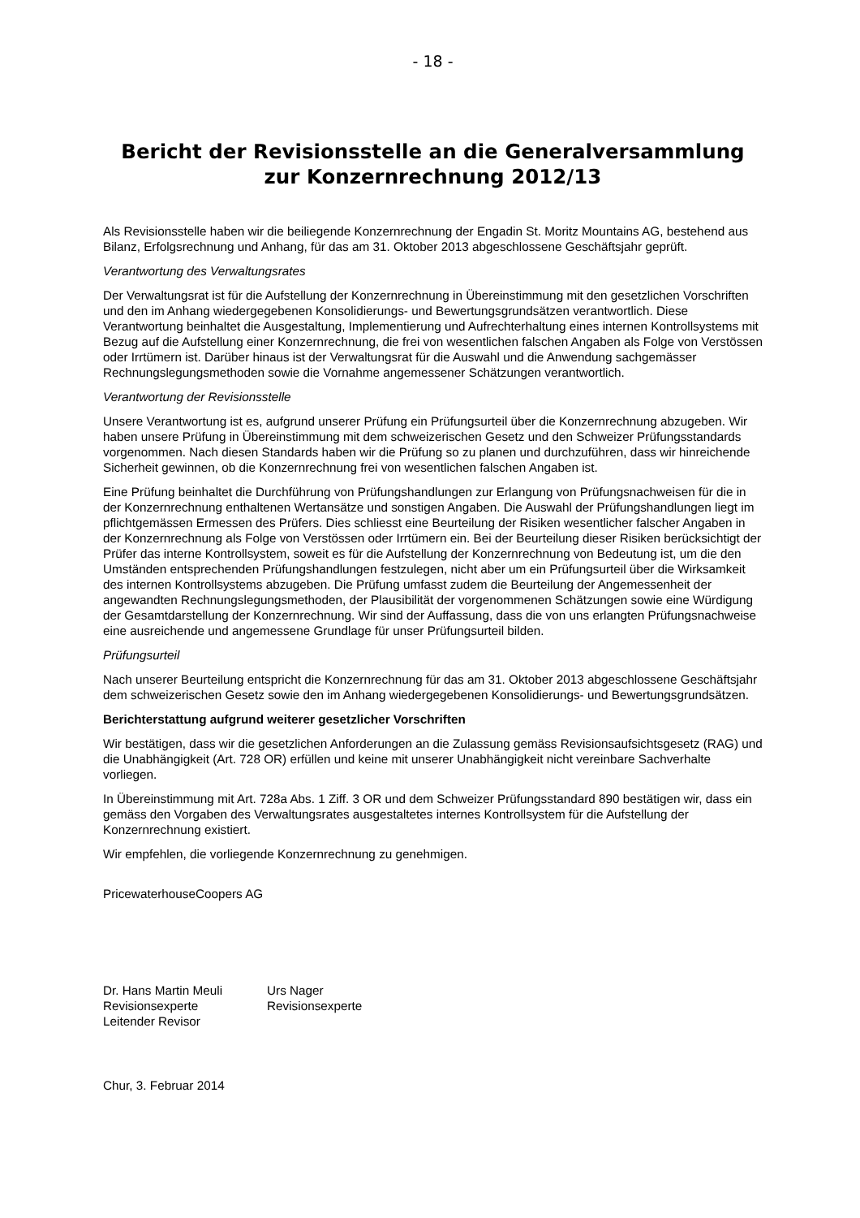- 18 -
Bericht der Revisionsstelle an die Generalversammlung
zur Konzernrechnung 2012/13
Als Revisionsstelle haben wir die beiliegende Konzernrechnung der Engadin St. Moritz Mountains AG, bestehend aus Bilanz, Erfolgsrechnung und Anhang, für das am 31. Oktober 2013 abgeschlossene Geschäftsjahr geprüft.
Verantwortung des Verwaltungsrates
Der Verwaltungsrat ist für die Aufstellung der Konzernrechnung in Übereinstimmung mit den gesetzlichen Vorschriften und den im Anhang wiedergegebenen Konsolidierungs- und Bewertungsgrundsätzen verantwortlich. Diese Verantwortung beinhaltet die Ausgestaltung, Implementierung und Aufrechterhaltung eines internen Kontrollsystems mit Bezug auf die Aufstellung einer Konzernrechnung, die frei von wesentlichen falschen Angaben als Folge von Verstössen oder Irrtümern ist. Darüber hinaus ist der Verwaltungsrat für die Auswahl und die Anwendung sachgemässer Rechnungslegungsmethoden sowie die Vornahme angemessener Schätzungen verantwortlich.
Verantwortung der Revisionsstelle
Unsere Verantwortung ist es, aufgrund unserer Prüfung ein Prüfungsurteil über die Konzernrechnung abzugeben. Wir haben unsere Prüfung in Übereinstimmung mit dem schweizerischen Gesetz und den Schweizer Prüfungsstandards vorgenommen. Nach diesen Standards haben wir die Prüfung so zu planen und durchzuführen, dass wir hinreichende Sicherheit gewinnen, ob die Konzernrechnung frei von wesentlichen falschen Angaben ist.
Eine Prüfung beinhaltet die Durchführung von Prüfungshandlungen zur Erlangung von Prüfungsnachweisen für die in der Konzernrechnung enthaltenen Wertansätze und sonstigen Angaben. Die Auswahl der Prüfungshandlungen liegt im pflichtgemässen Ermessen des Prüfers. Dies schliesst eine Beurteilung der Risiken wesentlicher falscher Angaben in der Konzernrechnung als Folge von Verstössen oder Irrtümern ein. Bei der Beurteilung dieser Risiken berücksichtigt der Prüfer das interne Kontrollsystem, soweit es für die Aufstellung der Konzernrechnung von Bedeutung ist, um die den Umständen entsprechenden Prüfungshandlungen festzulegen, nicht aber um ein Prüfungsurteil über die Wirksamkeit des internen Kontrollsystems abzugeben. Die Prüfung umfasst zudem die Beurteilung der Angemessenheit der angewandten Rechnungslegungsmethoden, der Plausibilität der vorgenommenen Schätzungen sowie eine Würdigung der Gesamtdarstellung der Konzernrechnung. Wir sind der Auffassung, dass die von uns erlangten Prüfungsnachweise eine ausreichende und angemessene Grundlage für unser Prüfungsurteil bilden.
Prüfungsurteil
Nach unserer Beurteilung entspricht die Konzernrechnung für das am 31. Oktober 2013 abgeschlossene Geschäftsjahr dem schweizerischen Gesetz sowie den im Anhang wiedergegebenen Konsolidierungs- und Bewertungsgrundsätzen.
Berichterstattung aufgrund weiterer gesetzlicher Vorschriften
Wir bestätigen, dass wir die gesetzlichen Anforderungen an die Zulassung gemäss Revisionsaufsichtsgesetz (RAG) und die Unabhängigkeit (Art. 728 OR) erfüllen und keine mit unserer Unabhängigkeit nicht vereinbare Sachverhalte vorliegen.
In Übereinstimmung mit Art. 728a Abs. 1 Ziff. 3 OR und dem Schweizer Prüfungsstandard 890 bestätigen wir, dass ein gemäss den Vorgaben des Verwaltungsrates ausgestaltetes internes Kontrollsystem für die Aufstellung der Konzernrechnung existiert.
Wir empfehlen, die vorliegende Konzernrechnung zu genehmigen.
PricewaterhouseCoopers AG
Dr. Hans Martin Meuli
Revisionsexperte
Leitender Revisor
Urs Nager
Revisionsexperte
Chur, 3. Februar 2014